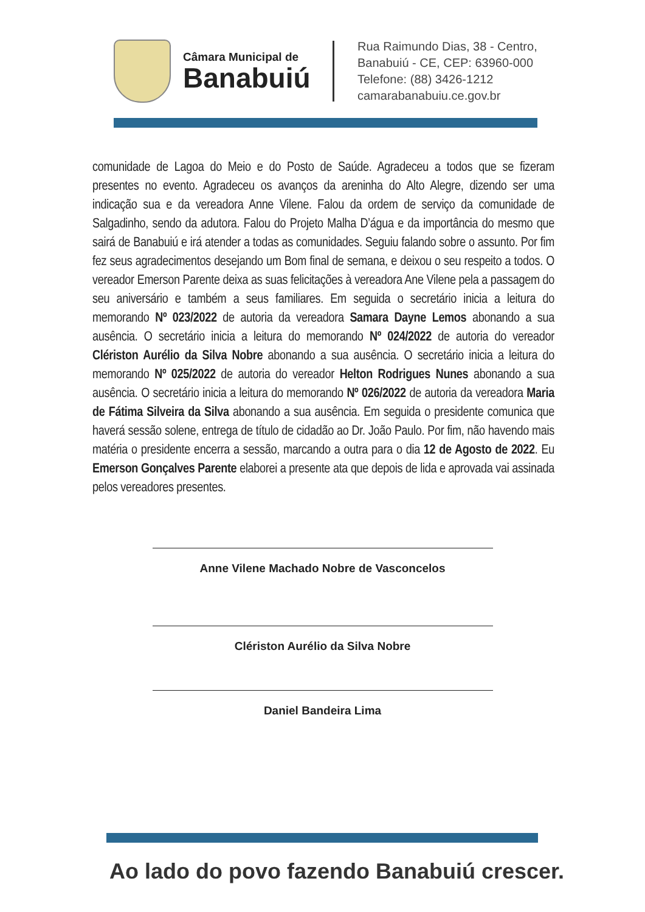Câmara Municipal de
Banabuiú
Rua Raimundo Dias, 38 - Centro,
Banabuiú - CE, CEP: 63960-000
Telefone: (88) 3426-1212
camarabanabuiu.ce.gov.br
comunidade de Lagoa do Meio e do Posto de Saúde. Agradeceu a todos que se fizeram presentes no evento. Agradeceu os avanços da areninha do Alto Alegre, dizendo ser uma indicação sua e da vereadora Anne Vilene. Falou da ordem de serviço da comunidade de Salgadinho, sendo da adutora. Falou do Projeto Malha D’água e da importância do mesmo que sairá de Banabuiú e irá atender a todas as comunidades. Seguiu falando sobre o assunto. Por fim fez seus agradecimentos desejando um Bom final de semana, e deixou o seu respeito a todos. O vereador Emerson Parente deixa as suas felicitações à vereadora Ane Vilene pela a passagem do seu aniversário e também a seus familiares. Em seguida o secretário inicia a leitura do memorando Nº 023/2022 de autoria da vereadora Samara Dayne Lemos abonando a sua ausência. O secretário inicia a leitura do memorando Nº 024/2022 de autoria do vereador Clériston Aurélio da Silva Nobre abonando a sua ausência. O secretário inicia a leitura do memorando Nº 025/2022 de autoria do vereador Helton Rodrigues Nunes abonando a sua ausência. O secretário inicia a leitura do memorando Nº 026/2022 de autoria da vereadora Maria de Fátima Silveira da Silva abonando a sua ausência. Em seguida o presidente comunica que haverá sessão solene, entrega de título de cidadão ao Dr. João Paulo. Por fim, não havendo mais matéria o presidente encerra a sessão, marcando a outra para o dia 12 de Agosto de 2022. Eu Emerson Gonçalves Parente elaborei a presente ata que depois de lida e aprovada vai assinada pelos vereadores presentes.
Anne Vilene Machado Nobre de Vasconcelos
Clériston Aurélio da Silva Nobre
Daniel Bandeira Lima
Ao lado do povo fazendo Banabuiú crescer.